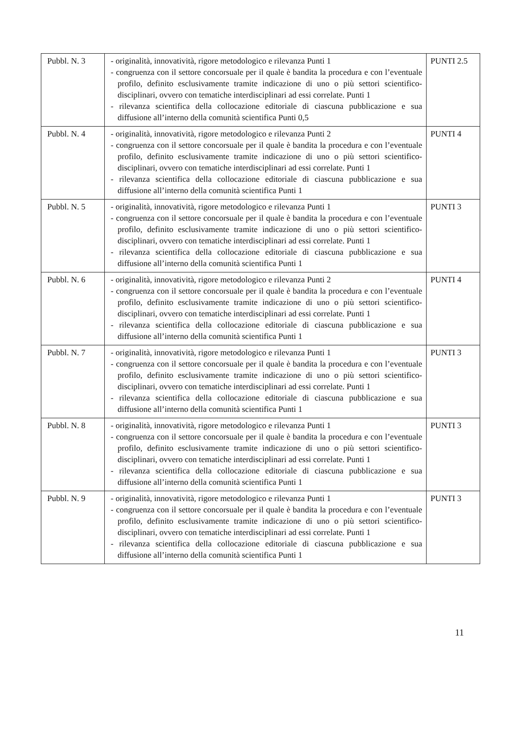| Pubbl. N. 3 | - originalità, innovatività, rigore metodologico e rilevanza Punti 1 - congruenza con il settore concorsuale per il quale è bandita la procedura e con l’eventuale profilo, definito esclusivamente tramite indicazione di uno o più settori scientifico-disciplinari, ovvero con tematiche interdisciplinari ad essi correlate. Punti 1 - rilevanza scientifica della collocazione editoriale di ciascuna pubblicazione e sua diffusione all’interno della comunità scientifica Punti 0,5 | PUNTI 2.5 |
| Pubbl. N. 4 | - originalità, innovatività, rigore metodologico e rilevanza Punti 2 - congruenza con il settore concorsuale per il quale è bandita la procedura e con l’eventuale profilo, definito esclusivamente tramite indicazione di uno o più settori scientifico-disciplinari, ovvero con tematiche interdisciplinari ad essi correlate. Punti 1 - rilevanza scientifica della collocazione editoriale di ciascuna pubblicazione e sua diffusione all’interno della comunità scientifica Punti 1 | PUNTI 4 |
| Pubbl. N. 5 | - originalità, innovatività, rigore metodologico e rilevanza Punti 1 - congruenza con il settore concorsuale per il quale è bandita la procedura e con l’eventuale profilo, definito esclusivamente tramite indicazione di uno o più settori scientifico-disciplinari, ovvero con tematiche interdisciplinari ad essi correlate. Punti 1 - rilevanza scientifica della collocazione editoriale di ciascuna pubblicazione e sua diffusione all’interno della comunità scientifica Punti 1 | PUNTI 3 |
| Pubbl. N. 6 | - originalità, innovatività, rigore metodologico e rilevanza Punti 2 - congruenza con il settore concorsuale per il quale è bandita la procedura e con l’eventuale profilo, definito esclusivamente tramite indicazione di uno o più settori scientifico-disciplinari, ovvero con tematiche interdisciplinari ad essi correlate. Punti 1 - rilevanza scientifica della collocazione editoriale di ciascuna pubblicazione e sua diffusione all’interno della comunità scientifica Punti 1 | PUNTI 4 |
| Pubbl. N. 7 | - originalità, innovatività, rigore metodologico e rilevanza Punti 1 - congruenza con il settore concorsuale per il quale è bandita la procedura e con l’eventuale profilo, definito esclusivamente tramite indicazione di uno o più settori scientifico-disciplinari, ovvero con tematiche interdisciplinari ad essi correlate. Punti 1 - rilevanza scientifica della collocazione editoriale di ciascuna pubblicazione e sua diffusione all’interno della comunità scientifica Punti 1 | PUNTI 3 |
| Pubbl. N. 8 | - originalità, innovatività, rigore metodologico e rilevanza Punti 1 - congruenza con il settore concorsuale per il quale è bandita la procedura e con l’eventuale profilo, definito esclusivamente tramite indicazione di uno o più settori scientifico-disciplinari, ovvero con tematiche interdisciplinari ad essi correlate. Punti 1 - rilevanza scientifica della collocazione editoriale di ciascuna pubblicazione e sua diffusione all’interno della comunità scientifica Punti 1 | PUNTI 3 |
| Pubbl. N. 9 | - originalità, innovatività, rigore metodologico e rilevanza Punti 1 - congruenza con il settore concorsuale per il quale è bandita la procedura e con l’eventuale profilo, definito esclusivamente tramite indicazione di uno o più settori scientifico-disciplinari, ovvero con tematiche interdisciplinari ad essi correlate. Punti 1 - rilevanza scientifica della collocazione editoriale di ciascuna pubblicazione e sua diffusione all’interno della comunità scientifica Punti 1 | PUNTI 3 |
11